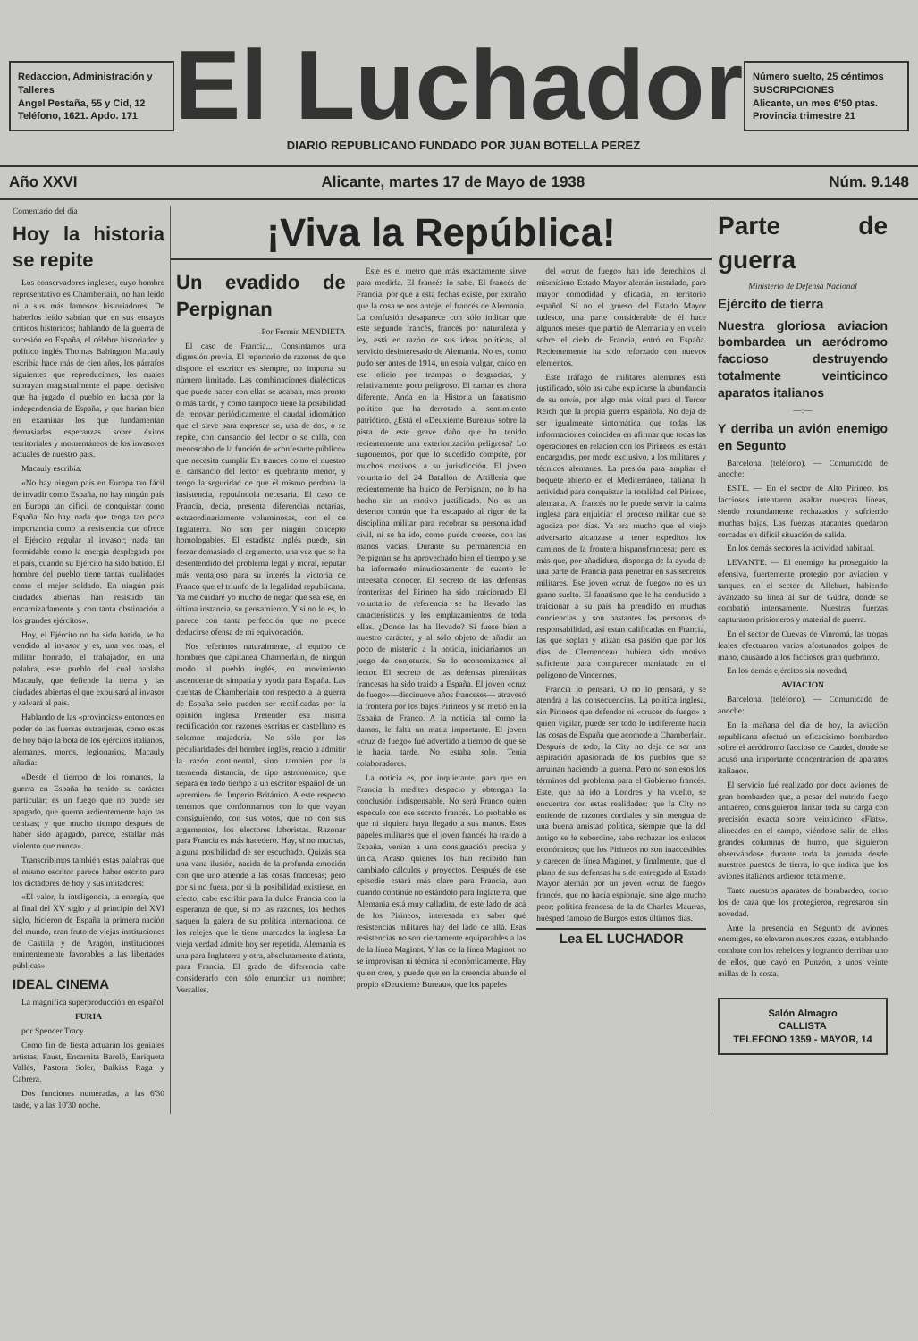Redaccion, Administración y Talleres
Angel Pestaña, 55 y Cid, 12
Teléfono, 1621. Apdo. 171
El Luchador
DIARIO REPUBLICANO FUNDADO POR JUAN BOTELLA PEREZ
Número suelto, 25 céntimos
SUSCRIPCIONES
Alicante, un mes 6'50 ptas.
Provincia trimestre 21
Año XXVI Alicante, martes 17 de Mayo de 1938 Núm. 9.148
Comentario del día
Hoy la historia se repite
Los conservadores ingleses, cuyo hombre representativo es Chamberlain, no han leído ni a sus más famosos historiadores. De haberlos leído sabrían que en sus ensayos críticos históricos; hablando de la guerra de sucesión en España, el célebre historiador y político inglés Thomas Babington Macauly escribía hace más de cien años, los párrafos siguientes que reproducimos, los cuales subrayan magistralmente el papel decisivo que ha jugado el pueblo en lucha por la independencia de España, y que harían bien en examinar los que fundamentan demasiadas esperanzas sobre éxitos territoriales y momentáneos de los invasores actuales de nuestro país.
Macauly escribía:
«No hay ningún país en Europa tan fácil de invadir como España, no hay ningún país en Europa tan difícil de conquistar como España. No hay nada que tenga tan poca importancia como la resistencia que ofrece el Ejército regular al invasor; nada tan formidable como la energía desplegada por el país, cuando su Ejército ha sido batido. El hombre del pueblo tiene tantas cualidades como el mejor soldado. En ningún país ciudades abiertas han resistido tan encarnizadamente y con tanta obstinación a los grandes ejércitos».
Hoy, el Ejército no ha sido batido, se ha vendido al invasor y es, una vez más, el militar honrado, el trabajador, en una palabra, este pueblo del cual hablaba Macauly, que defiende la tierra y las ciudades abiertas el que expulsará al invasor y salvará al país.
Hablando de las «provincias» entonces en poder de las fuerzas extranjeras, como estas de hoy bajo la bota de los ejércitos italianos, alemanes, moros, legionarios, Macauly añadía:
«Desde el tiempo de los romanos, la guerra en España ha tenido su carácter particular; es un fuego que no puede ser apagado, que quema ardientemente bajo las cenizas; y que mucho tiempo después de haber sido apagado, parece, estallar más violento que nunca».
Transcribimos también estas palabras que el mismo escritor parece haber escrito para los dictadores de hoy y sus imitadores:
«El valor, la inteligencia, la energía, que al final del XV siglo y al principio del XVI siglo, hicieron de España la primera nación del mundo, eran fruto de viejas instituciones de Castilla y de Aragón, instituciones eminentemente favorables a las libertades públicas».
IDEAL CINEMA
La magnífica superproducción en español
FURIA
por Spencer Tracy
Como fin de fiesta actuarán los geniales artistas, Faust, Encarnita Bareló, Enriqueta Vallés, Pastora Soler, Balkiss Raga y Cabrera.
Dos funciones numeradas, a las 6'30 tarde, y a las 10'30 noche.
¡Viva la República!
Un evadido de Perpignan
Por Fermín MENDIETA
El caso de Francia... Consintamos una digresión previa. El repertorio de razones de que dispone el escritor es siempre, no importa su número limitado. Las combinaciones dialécticas que puede hacer con ellas se acaban, más pronto o más tarde, y como tampoco tiene la posibilidad de renovar periódicamente el caudal idiomático que el sirve para expresar se, una de dos, o se repite, con cansancio del lector o se calla, con menoscabo de la función de «confesante público» que necesita cumplir En trances como el nuestro el cansancio del lector es quebranto menor, y tengo la seguridad de que él mismo perdona la insistencia, reputándola necesaria. El caso de Francia, decía, presenta diferencias notarias, extraordinariamente voluminosas, con el de Inglaterra. No son per ningún concepto homologables. El estadista inglés puede, sin forzar demasiado el argumento, una vez que se ha desentendido del problema legal y moral, reputar más ventajoso para su interés la victoria de Franco que el triunfo de la legalidad republicana. Ya me cuidaré yo mucho de negar que sea ese, en última instancia, su pensamiento. Y si no lo es, lo parece con tanta perfección que no puede deducirse ofensa de mi equivocación.
Nos referimos naturalmente, al equipo de hombres que capitanea Chamberlain, de ningún modo al pueblo inglés, en movimiento ascendente de simpatía y ayuda para España. Las cuentas de Chamberlain con respecto a la guerra de España solo pueden ser rectificadas por la opinión inglesa. Pretender esa misma rectificación con razones escritas en castellano es solemne majadería. No sólo por las peculiaridades del hombre inglés, reacio a admitir la razón continental, sino también por la tremenda distancia, de tipo astronómico, que separa en todo tiempo a un escritor español de un «premier» del Imperio Británico. A este respecto tenemos que conformarnos con lo que vayan consiguiendo, con sus votos, que no con sus argumentos, los electores laboristas. Razonar para Francia es más hacedero. Hay, si no muchas, alguna posibilidad de ser escuchado. Quizás sea una vana ilusión, nacida de la profunda emoción con que uno atiende a las cosas francesas; pero por si no fuera, por si la posibilidad existiese, en efecto, cabe escribir para la dulce Francia con la esperanza de que, si no las razones, los hechos saquen la galera de su política internacional de los relejes que le tiene marcados la inglesa La vieja verdad admite hoy ser repetida. Alemania es una para Inglaterra y otra, absolutamente distinta, para Francia. El grado de diferencia cabe considerarlo con sólo enunciar un nombre: Versalles.
Este es el metro que más exactamente sirve para medirla. El francés lo sabe. El francés de Francia, por que a esta fechas existe, por extraño que la cosa se nos antoje, el francés de Alemania. La confusión desaparece con sólo indicar que este segundo francés, francés por naturaleza y ley, está en razón de sus ideas políticas, al servicio desinteresado de Alemania. No es, como pudo ser antes de 1914, un espía vulgar, caído en ese oficio por trampas o desgracias, y relativamente poco peligroso. El cantar es ahora diferente. Anda en la Historia un fanatismo político que ha derrotado al sentimiento patriótico. ¿Está el «Deuxième Bureau» sobre la pista de este grave daño que ha tenido recientemente una exteriorización peligrosa? Lo suponemos, por que lo sucedido compete, por muchos motivos, a su jurisdicción. El joven voluntario del 24 Batallón de Artillería que recientemente ha huido de Perpignan, no lo ha hecho sin un motivo justificado. No es un desertor común que ha escapado al rigor de la disciplina militar para recobrar su personalidad civil, ni se ha ido, como puede creerse, con las manos vacías. Durante su permanencia en Perpignan se ha aprovechado bien el tiempo y se ha informado minuciosamente de cuanto le inteesaba conocer. El secreto de las defensas fronterizas del Pirineo ha sido traicionado El voluntario de referencia se ha llevado las características y los emplazamientos de toda ellas. ¿Donde las ha llevado? Si fuese bien a nuestro carácter, y al sólo objeto de añadir un poco de misterio a la noticia, iniciaríamos un juego de conjeturas. Se lo economizamos al lector. El secreto de las defensas pirenáicas francesas ha sido traido a España. El joven «cruz de fuego»—diecinueve años franceses— atravesó la frontera por los bajos Pirineos y se metió en la España de Franco. A la noticia, tal como la damos, le falta un matiz importante. El joven «cruz de fuego» fué advertido a tiempo de que se le hacía tarde. No estaba solo. Tenía colaboradores.
La noticia es, por inquietante, para que en Francia la mediten despacio y obtengan la conclusión indispensable. No será Franco quien especule con ese secreto francés. Lo probable es que ni siquiera haya llegado a sus manos. Esos papeles militares que el joven francés ha traído a España, venían a una consignación precisa y única. Acaso quienes los han recibido han cambiado cálculos y proyectos. Después de ese episodio estará más claro para Francia, aun cuando continúe no estándolo para Inglaterra, que Alemania está muy calladita, de este lado de acá de los Pirineos, interesada en saber qué resistencias militares hay del lado de allá. Esas resistencias no son ciertamente equiparables a las de la línea Maginot. Y las de la línea Maginot no se improvisan ni técnica ni económicamente. Hay quien cree, y puede que en la creencia abunde el propio «Deuxieme Bureau», que los papeles
del «cruz de fuego» han ido derechitos al mismísimo Estado Mayor alemán instalado, para mayor comodidad y eficacia, en territorio español. Si no el grueso del Estado Mayor tudesco, una parte considerable de él hace algunos meses que partió de Alemania y en vuelo sobre el cielo de Francia, entró en España. Recientemente ha sido reforzado con nuevos elementos.
Este tráfago de militares alemanes está justificado, sólo así cabe explicarse la abundancia de su envío, por algo más vital para el Tercer Reich que la propia guerra española. No deja de ser igualmente sintomática que todas las informaciones coinciden en afirmar que todas las operaciones en relación con los Pirineos les están encargadas, por modo exclusivo, a los militares y técnicos alemanes. La presión para ampliar el boquete abierto en el Mediterráneo, italiana; la actividad para conquistar la totalidad del Pirineo, alemana. Al francés no le puede servir la calma inglesa para enjuiciar el proceso militar que se agudiza por días. Ya era mucho que el viejo adversario alcanzase a tener expeditos los caminos de la frontera hispanofrancesa; pero es más que, por añadidura, disponga de la ayuda de una parte de Francia para penetrar en sus secretos militares. Ese joven «cruz de fuego» no es un grano suelto. El fanatismo que le ha conducido a traicionar a su país ha prendido en muchas conciencias y son bastantes las personas de responsabilidad, así están calificadas en Francia, las que soplan y atizan esa pasión que por los días de Clemenceau hubiera sido motivo suficiente para comparecer maniatado en el polígono de Vincennes.
Francia lo pensará. O no lo pensará, y se atendrá a las consecuencias. La política inglesa, sin Pirineos que defender ni «cruces de fuego» a quien vigilar, puede ser todo lo indiferente hacia las cosas de España que acomode a Chamberlain. Después de todo, la City no deja de ser una aspiración apasionada de los pueblos que se arruinan haciendo la guerra. Pero no son esos los términos del problema para el Gobierno francés. Este, que ha ido a Londres y ha vuelto, se encuentra con estas realidades: que la City no entiende de razones cordiales y sin mengua de una buena amistad política, siempre que la del amigo se le subordine, sabe rechazar los enlaces económicos; que los Pirineos no son inaccesibles y carecen de línea Maginot, y finalmente, que el plano de sus defensas ha sido entregado al Estado Mayor alemán por un joven «cruz de fuego» francés, que no hacía espionaje, sino algo mucho peor: política francesa de la de Charles Maurras, huésped famoso de Burgos estos últimos días.
Lea EL LUCHADOR
Parte de guerra
Ministerio de Defensa Nacional
Ejército de tierra
Nuestra gloriosa aviacion bombardea un aeródromo faccioso destruyendo totalmente veinticinco aparatos italianos
—:—
Y derriba un avión enemigo en Segunto
Barcelona. (teléfono). — Comunicado de anoche:
ESTE. — En el sector de Alto Pirineo, los facciosos intentaron asaltar nuestras líneas, siendo rotundamente rechazados y sufriendo muchas bajas. Las fuerzas atacantes quedaron cercadas en difícil situación de salida.
En los demás sectores la actividad habitual.
LEVANTE. — El enemigo ha proseguido la ofensiva, fuertemente protegio por aviación y tanques, en el sector de Alleburt, habiendo avanzado su línea al sur de Gúdra, donde se combatió intensamente. Nuestras fuerzas capturaron prisioneros y material de guerra.
En el sector de Cuevas de Vinromá, las tropas leales efectuaron varios afortunados golpes de mano, causando a los facciosos gran quebranto.
En los demás ejércitos sin novedad.
AVIACION
Barcelona, (teléfono). — Comunicado de anoche:
En la mañana del día de hoy, la aviación republicana efectuó un eficacísimo bombardeo sobre el aeródromo faccioso de Caudet, donde se acusó una importante concentración de aparatos italianos.
El servicio fué realizado por doce aviones de gran bombardeo que, a pesar del nutrido fuego antiaéreo, consiguieron lanzar toda su carga con precisión exacta sobre veinticinco «Fiats», alineados en el campo, viéndose salir de ellos grandes columnas de humo, que siguieron observándose durante toda la jornada desde nuestros puestos de tierra, lo que indica que los aviones italianos ardieron totalmente.
Tanto nuestros aparatos de bombardeo, como los de caza que los protegieron, regresaron sin novedad.
Ante la presencia en Segunto de aviones enemigos, se elevaron nuestros cazas, entablando combate con los rebeldes y logrando derribar uno de ellos, que cayó en Punzón, a unos veinte millas de la costa.
Salón Almagro
CALLISTA
TELEFONO 1359 - MAYOR, 14